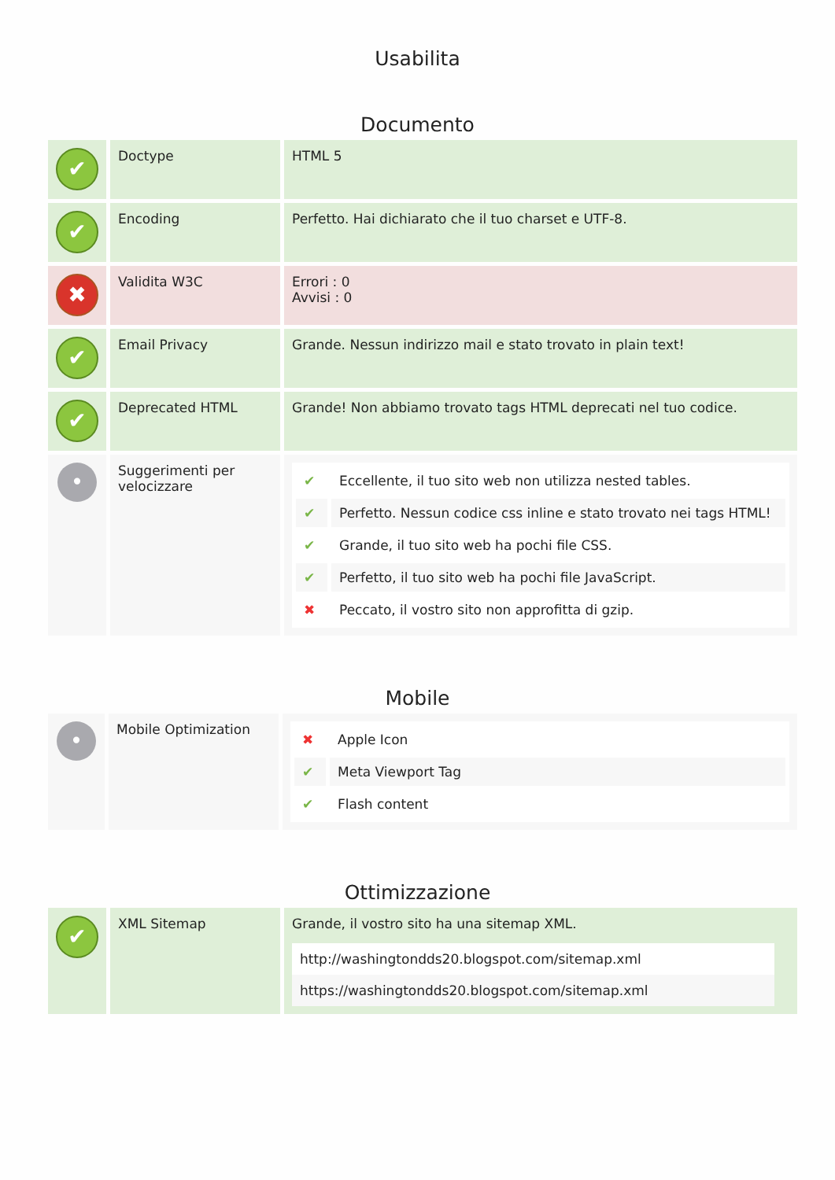Usabilita
Documento
| ✔ | Doctype | HTML 5 |
| ✔ | Encoding | Perfetto. Hai dichiarato che il tuo charset e UTF-8. |
| ✖ | Validita W3C | Errori : 0 Avvisi : 0 |
| ✔ | Email Privacy | Grande. Nessun indirizzo mail e stato trovato in plain text! |
| ✔ | Deprecated HTML | Grande! Non abbiamo trovato tags HTML deprecati nel tuo codice. |
| • | Suggerimenti per velocizzare | / ✔ / Eccellente, il tuo sito web non utilizza nested tables. / / ✔ / Perfetto. Nessun codice css inline e stato trovato nei tags HTML! / / ✔ / Grande, il tuo sito web ha pochi file CSS. / / ✔ / Perfetto, il tuo sito web ha pochi file JavaScript. / / ✖ / Peccato, il vostro sito non approfitta di gzip. / |
Mobile
| • | Mobile Optimization | / ✖ / Apple Icon / / ✔ / Meta Viewport Tag / / ✔ / Flash content / |
Ottimizzazione
| ✔ | XML Sitemap | Grande, il vostro sito ha una sitemap XML. / http://washingtondds20.blogspot.com/sitemap.xml / / https://washingtondds20.blogspot.com/sitemap.xml / |